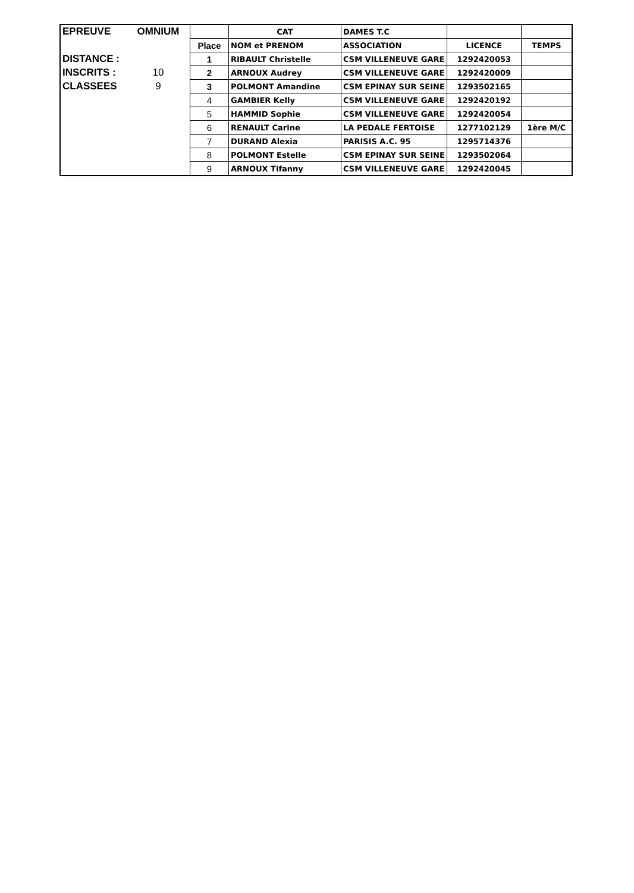| EPREUVE | OMNIUM | | CAT | DAMES T.C | | |
| | | Place | NOM et PRENOM | ASSOCIATION | LICENCE | TEMPS |
| DISTANCE : | | 1 | RIBAULT Christelle | CSM VILLENEUVE GARE | 1292420053 | |
| INSCRITS : | 10 | 2 | ARNOUX Audrey | CSM VILLENEUVE GARE | 1292420009 | |
| CLASSEES | 9 | 3 | POLMONT Amandine | CSM EPINAY SUR SEINE | 1293502165 | |
| | | 4 | GAMBIER Kelly | CSM VILLENEUVE GARE | 1292420192 | |
| | | 5 | HAMMID Sophie | CSM VILLENEUVE GARE | 1292420054 | |
| | | 6 | RENAULT Carine | LA PEDALE FERTOISE | 1277102129 | 1ère M/C |
| | | 7 | DURAND Alexia | PARISIS A.C. 95 | 1295714376 | |
| | | 8 | POLMONT Estelle | CSM EPINAY SUR SEINE | 1293502064 | |
| | | 9 | ARNOUX Tifanny | CSM VILLENEUVE GARE | 1292420045 | |